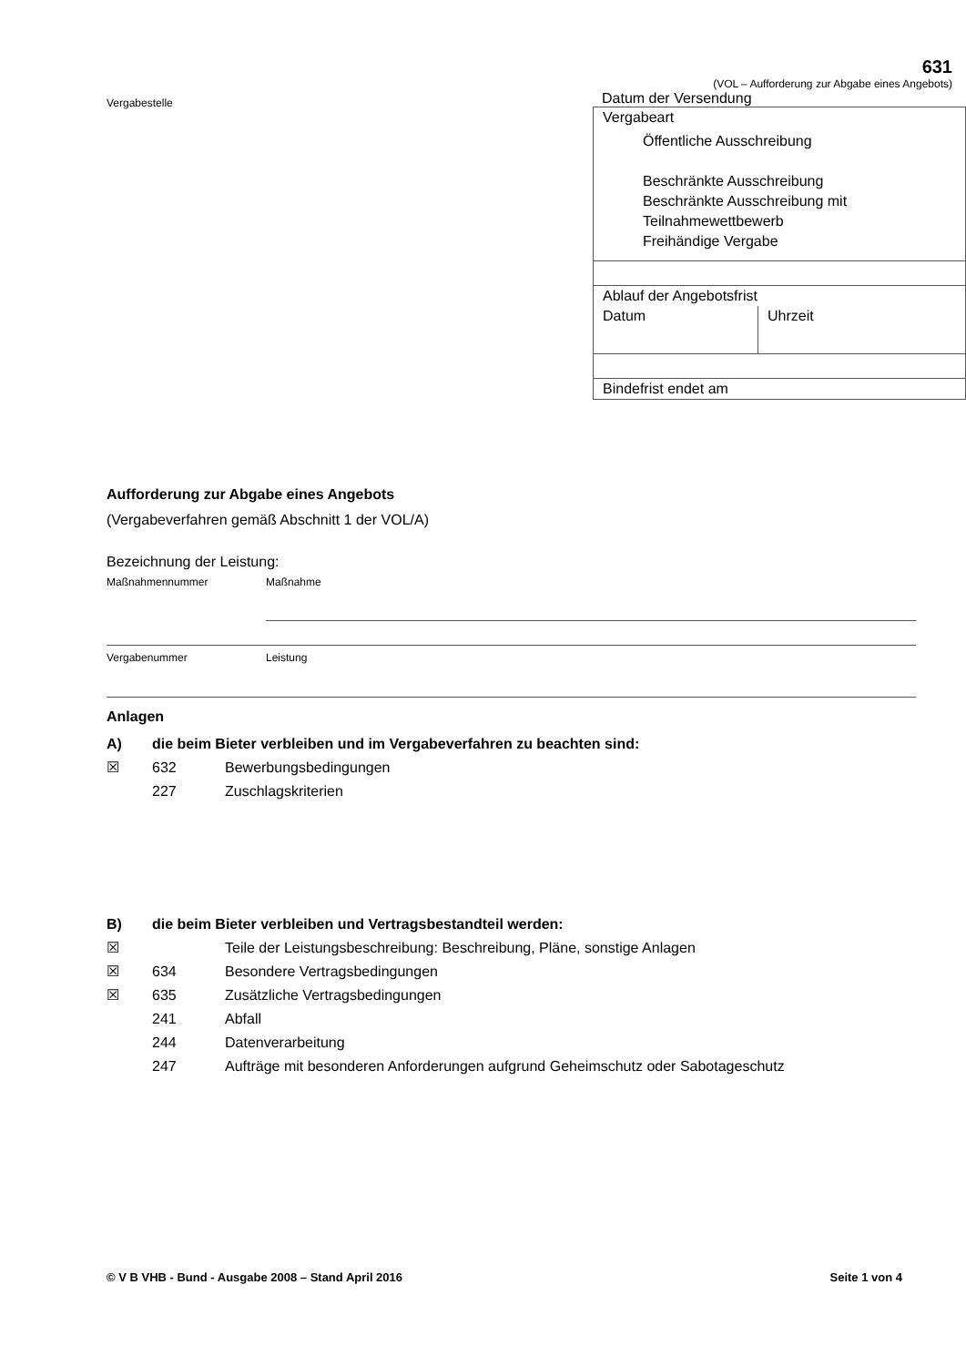Vergabestelle
631
(VOL – Aufforderung zur Abgabe eines Angebots)
Datum der Versendung
| Vergabeart Öffentliche Ausschreibung Beschränkte Ausschreibung Beschränkte Ausschreibung mit Teilnahmewettbewerb Freihändige Vergabe | |
| Ablauf der Angebotsfrist | |
| Datum | Uhrzeit |
| Bindefrist endet am | |
Aufforderung zur Abgabe eines Angebots
(Vergabeverfahren gemäß Abschnitt 1 der VOL/A)
Bezeichnung der Leistung:
Maßnahmennummer Maßnahme
Vergabenummer Leistung
Anlagen
A) die beim Bieter verbleiben und im Vergabeverfahren zu beachten sind:
☒ 632 Bewerbungsbedingungen
227 Zuschlagskriterien
B) die beim Bieter verbleiben und Vertragsbestandteil werden:
☒ Teile der Leistungsbeschreibung: Beschreibung, Pläne, sonstige Anlagen
☒ 634 Besondere Vertragsbedingungen
☒ 635 Zusätzliche Vertragsbedingungen
241 Abfall
244 Datenverarbeitung
247 Aufträge mit besonderen Anforderungen aufgrund Geheimschutz oder Sabotageschutz
© V B VHB - Bund - Ausgabe 2008 – Stand April 2016
Seite 1 von 4